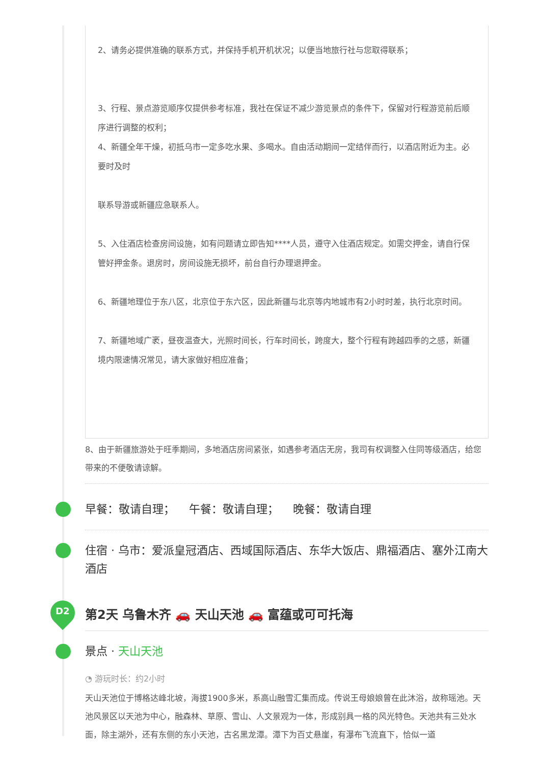2、请务必提供准确的联系方式，并保持手机开机状况；以便当地旅行社与您取得联系；
3、行程、景点游览顺序仅提供参考标准，我社在保证不减少游览景点的条件下，保留对行程游览前后顺序进行调整的权利；
4、新疆全年干燥，初抵乌市一定多吃水果、多喝水。自由活动期间一定结伴而行，以酒店附近为主。必要时及时
联系导游或新疆应急联系人。
5、入住酒店检查房间设施，如有问题请立即告知****人员，遵守入住酒店规定。如需交押金，请自行保管好押金条。退房时，房间设施无损坏，前台自行办理退押金。
6、新疆地理位于东八区，北京位于东六区，因此新疆与北京等内地城市有2小时时差，执行北京时间。
7、新疆地域广袤，昼夜温查大，光照时间长，行车时间长，跨度大，整个行程有跨越四季的之感，新疆境内限速情况常见，请大家做好相应准备；
8、由于新疆旅游处于旺季期间，多地酒店房间紧张，如遇参考酒店无房，我司有权调整入住同等级酒店，给您带来的不便敬请谅解。
早餐：敬请自理； 午餐：敬请自理； 晚餐：敬请自理
住宿 · 乌市：爱派皇冠酒店、西域国际酒店、东华大饭店、鼎福酒店、塞外江南大酒店
D2 第2天 乌鲁木齐 🚗 天山天池 🚗 富蕴或可可托海
景点 · 天山天池
◔ 游玩时长：约2小时
天山天池位于博格达峰北坡，海拔1900多米，系高山融雪汇集而成。传说王母娘娘曾在此沐浴，故称瑶池。天池风景区以天池为中心，融森林、草原、雪山、人文景观为一体，形成别具一格的风光特色。天池共有三处水面，除主湖外，还有东侧的东小天池，古名黑龙潭。潭下为百丈悬崖，有瀑布飞流直下，恰似一道